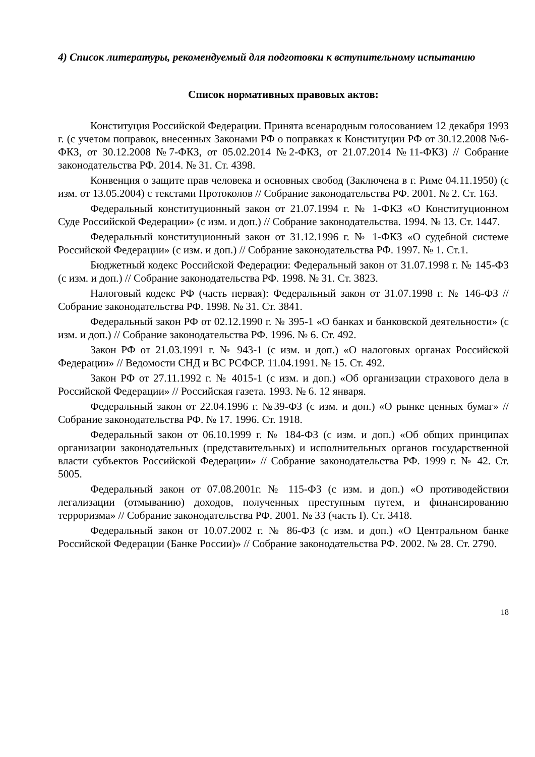4) Список литературы, рекомендуемый для подготовки к вступительному испытанию
Список нормативных правовых актов:
Конституция Российской Федерации. Принята всенародным голосованием 12 декабря 1993 г. (с учетом поправок, внесенных Законами РФ о поправках к Конституции РФ от 30.12.2008 №6-ФКЗ, от 30.12.2008 №7-ФКЗ, от 05.02.2014 №2-ФКЗ, от 21.07.2014 №11-ФКЗ) // Собрание законодательства РФ. 2014. № 31. Ст. 4398.
Конвенция о защите прав человека и основных свобод (Заключена в г. Риме 04.11.1950) (с изм. от 13.05.2004) с текстами Протоколов // Собрание законодательства РФ. 2001. № 2. Ст. 163.
Федеральный конституционный закон от 21.07.1994 г. № 1-ФКЗ «О Конституционном Суде Российской Федерации» (с изм. и доп.) // Собрание законодательства. 1994. № 13. Ст. 1447.
Федеральный конституционный закон от 31.12.1996 г. № 1-ФКЗ «О судебной системе Российской Федерации» (с изм. и доп.) // Собрание законодательства РФ. 1997. № 1. Ст.1.
Бюджетный кодекс Российской Федерации: Федеральный закон от 31.07.1998 г. № 145-ФЗ (с изм. и доп.) // Собрание законодательства РФ. 1998. № 31. Ст. 3823.
Налоговый кодекс РФ (часть первая): Федеральный закон от 31.07.1998 г. № 146-ФЗ // Собрание законодательства РФ. 1998. № 31. Ст. 3841.
Федеральный закон РФ от 02.12.1990 г. № 395-1 «О банках и банковской деятельности» (с изм. и доп.) // Собрание законодательства РФ. 1996. № 6. Ст. 492.
Закон РФ от 21.03.1991 г. № 943-1 (с изм. и доп.) «О налоговых органах Российской Федерации» // Ведомости СНД и ВС РСФСР. 11.04.1991. № 15. Ст. 492.
Закон РФ от 27.11.1992 г. № 4015-1 (с изм. и доп.) «Об организации страхового дела в Российской Федерации» // Российская газета. 1993. № 6. 12 января.
Федеральный закон от 22.04.1996 г. №39-ФЗ (с изм. и доп.) «О рынке ценных бумаг» // Собрание законодательства РФ. № 17. 1996. Ст. 1918.
Федеральный закон от 06.10.1999 г. № 184-ФЗ (с изм. и доп.) «Об общих принципах организации законодательных (представительных) и исполнительных органов государственной власти субъектов Российской Федерации» // Собрание законодательства РФ. 1999 г. № 42. Ст. 5005.
Федеральный закон от 07.08.2001г. № 115-ФЗ (с изм. и доп.) «О противодействии легализации (отмыванию) доходов, полученных преступным путем, и финансированию терроризма» // Собрание законодательства РФ. 2001. № 33 (часть I). Ст. 3418.
Федеральный закон от 10.07.2002 г. № 86-ФЗ (с изм. и доп.) «О Центральном банке Российской Федерации (Банке России)» // Собрание законодательства РФ. 2002. № 28. Ст. 2790.
18